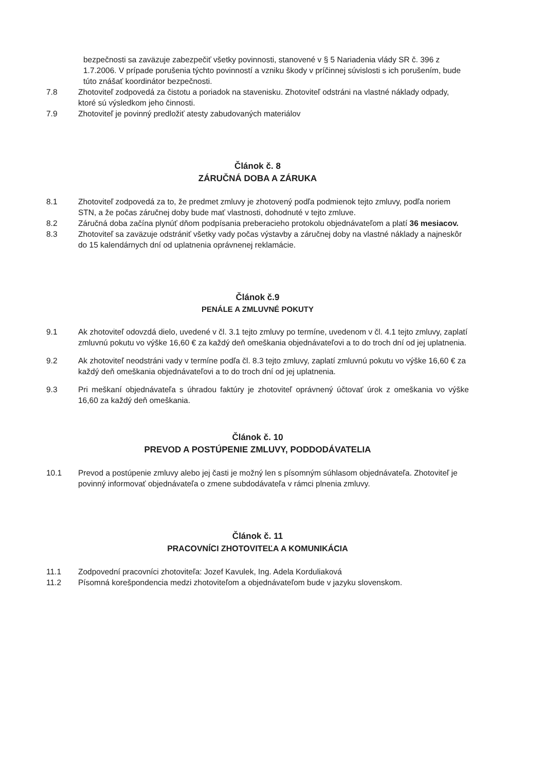bezpečnosti sa zaväzuje zabezpečiť všetky povinnosti, stanovené v § 5 Nariadenia vlády SR č. 396 z 1.7.2006. V prípade porušenia týchto povinností a vzniku škody v príčinnej súvislosti s ich porušením, bude túto znášať koordinátor bezpečnosti.
7.8 Zhotoviteľ zodpovedá za čistotu a poriadok na stavenisku. Zhotoviteľ odstráni na vlastné náklady odpady, ktoré sú výsledkom jeho činnosti.
7.9 Zhotoviteľ je povinný predložiť atesty zabudovaných materiálov
Článok č. 8
ZÁRUČNÁ DOBA A ZÁRUKA
8.1 Zhotoviteľ zodpovedá za to, že predmet zmluvy je zhotovený podľa podmienok tejto zmluvy, podľa noriem STN, a že počas záručnej doby bude mať vlastnosti, dohodnuté v tejto zmluve.
8.2 Záručná doba začína plynúť dňom podpísania preberacieho protokolu objednávateľom a platí 36 mesiacov.
8.3 Zhotoviteľ sa zaväzuje odstrániť všetky vady počas výstavby a záručnej doby na vlastné náklady a najneskôr do 15 kalendárnych dní od uplatnenia oprávnenej reklamácie.
Článok č.9
PENÁLE A ZMLUVNÉ POKUTY
9.1 Ak zhotoviteľ odovzdá dielo, uvedené v čl. 3.1 tejto zmluvy po termíne, uvedenom v čl. 4.1 tejto zmluvy, zaplatí zmluvnú pokutu vo výške 16,60 € za každý deň omeškania objednávateľovi a to do troch dní od jej uplatnenia.
9.2 Ak zhotoviteľ neodstráni vady v termíne podľa čl. 8.3 tejto zmluvy, zaplatí zmluvnú pokutu vo výške 16,60 € za každý deň omeškania objednávateľovi a to do troch dní od jej uplatnenia.
9.3 Pri meškaní objednávateľa s úhradou faktúry je zhotoviteľ oprávnený účtovať úrok z omeškania vo výške 16,60 za každý deň omeškania.
Článok č. 10
PREVOD A POSTÚPENIE ZMLUVY, PODDODÁVATELIA
10.1 Prevod a postúpenie zmluvy alebo jej časti je možný len s písomným súhlasom objednávateľa. Zhotoviteľ je povinný informovať objednávateľa o zmene subdodávateľa v rámci plnenia zmluvy.
Článok č. 11
PRACOVNÍCI ZHOTOVITEĽA A KOMUNIKÁCIA
11.1 Zodpovední pracovníci zhotoviteľa: Jozef Kavulek, Ing. Adela Korduliaková
11.2 Písomná korešpondencia medzi zhotoviteľom a objednávateľom bude v jazyku slovenskom.